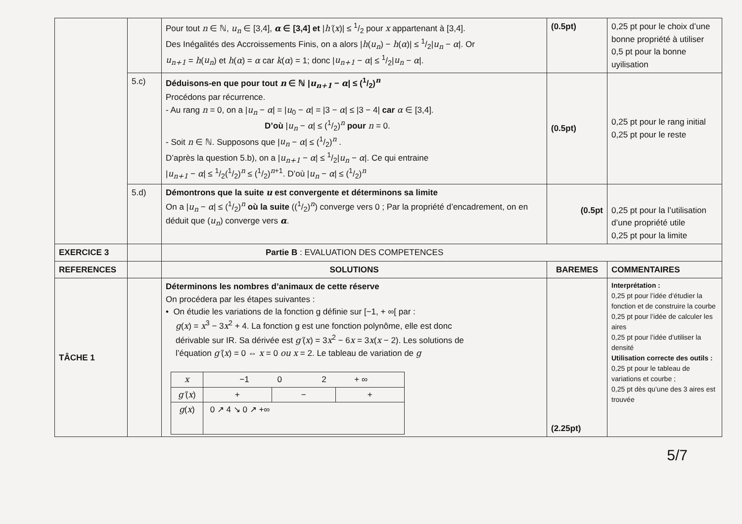| | | Pour tout n ∈ ℕ, u<sub>n</sub> ∈ [3,4], α ∈ [3,4] et / h′ ( x )/ ≤ 1/2 pour x appartenant à [3,4]. Des Inégalités des Accroissements Finis, on a alors / h ( u<sub>n</sub> ) − h ( α )/ ≤ 1/2/ u<sub>n</sub> − α /. Or u<sub>n+1</sub> = h ( u<sub>n</sub> ) et h ( α ) = α car k ( α ) = 1; donc / u<sub>n+1</sub> − α / ≤ 1/2/ u<sub>n</sub> − α /. | (0.5pt) | 0,25 pt pour le choix d’une bonne propriété à utiliser 0,5 pt pour la bonne uyilisation |
| | 5.c) | Déduisons-en que pour tout n ∈ ℕ / u<sub>n+1</sub> − α / ≤ (1/2)<sup>n</sup> Procédons par récurrence. - Au rang n = 0, on a / u<sub>n</sub> − α / = / u<sub>0</sub> − α / = /3 − α / ≤ /3 − 4/ car α ∈ [3,4]. D’où / u<sub>n</sub> − α / ≤ (1/2)<sup>n</sup> pour n = 0. - Soit n ∈ ℕ. Supposons que / u<sub>n</sub> − α / ≤ (1/2)<sup>n</sup> . D’après la question 5.b), on a / u<sub>n+1</sub> − α / ≤ 1/2/ u<sub>n</sub> − α /. Ce qui entraine / u<sub>n+1</sub> − α / ≤ 1/2(1/2)<sup>n</sup> ≤ (1/2)<sup>n+1</sup>. D’où / u<sub>n</sub> − α / ≤ (1/2)<sup>n</sup> | (0.5pt) | 0,25 pt pour le rang initial 0,25 pt pour le reste |
| | 5.d) | Démontrons que la suite u est convergente et déterminons sa limite On a / u<sub>n</sub> − α / ≤ (1/2)<sup>n</sup> où la suite ((1/2)<sup>n</sup>) converge vers 0 ; Par la propriété d’encadrement, on en déduit que ( u<sub>n</sub> ) converge vers α . | (0.5pt | 0,25 pt pour la l’utilisation d’une propriété utile 0,25 pt pour la limite |
| EXERCICE 3 | | Partie B : EVALUATION DES COMPETENCES | | |
| REFERENCES | | SOLUTIONS | BAREMES | COMMENTAIRES |
| TÂCHE 1 | | Déterminons les nombres d’animaux de cette réserve On procédera par les étapes suivantes : • On étudie les variations de la fonction g définie sur [−1, + ∞[ par : g ( x ) = x<sup>3</sup> − 3 x<sup>2</sup> + 4. La fonction g est une fonction polynôme, elle est donc dérivable sur IR. Sa dérivée est g′ ( x ) = 3 x<sup>2</sup> − 6 x = 3 x ( x − 2). Les solutions de l’équation g′ ( x ) = 0 ⇔ x = 0 ou x = 2. Le tableau de variation de g / x / −1 0 2 + ∞ / / / / g′ ( x ) / + / − / + / / g ( x ) / 0 ↗ 4 ↘ 0 ↗ +∞ / / / | (2.25pt) | Interprétation : 0,25 pt pour l’idée d’étudier la fonction et de construire la courbe 0,25 pt pour l’idée de calculer les aires 0,25 pt pour l’idée d’utiliser la densité Utilisation correcte des outils : 0,25 pt pour le tableau de variations et courbe ; 0,25 pt dès qu’une des 3 aires est trouvée |
5/7